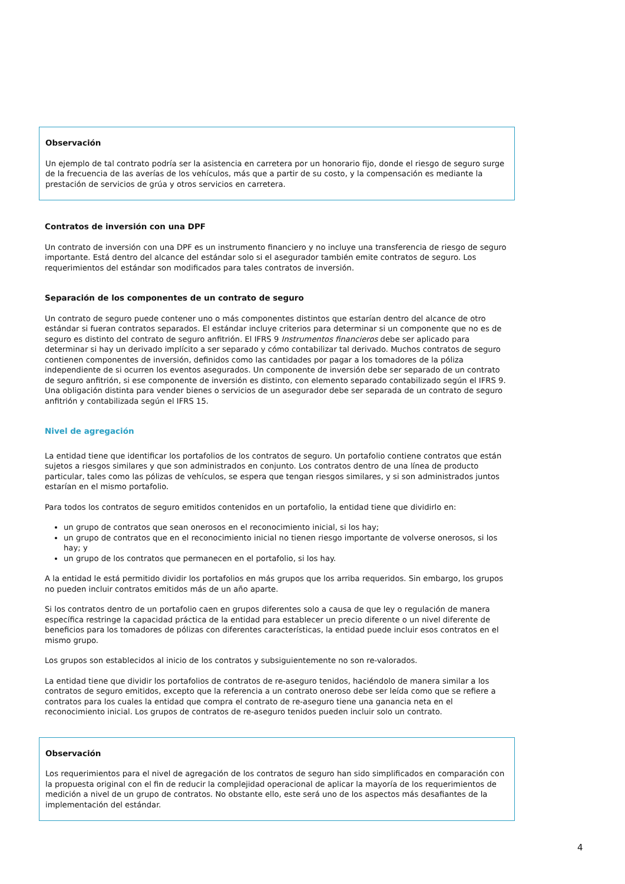Observación
Un ejemplo de tal contrato podría ser la asistencia en carretera por un honorario fijo, donde el riesgo de seguro surge de la frecuencia de las averías de los vehículos, más que a partir de su costo, y la compensación es mediante la prestación de servicios de grúa y otros servicios en carretera.
Contratos de inversión con una DPF
Un contrato de inversión con una DPF es un instrumento financiero y no incluye una transferencia de riesgo de seguro importante. Está dentro del alcance del estándar solo si el asegurador también emite contratos de seguro. Los requerimientos del estándar son modificados para tales contratos de inversión.
Separación de los componentes de un contrato de seguro
Un contrato de seguro puede contener uno o más componentes distintos que estarían dentro del alcance de otro estándar si fueran contratos separados. El estándar incluye criterios para determinar si un componente que no es de seguro es distinto del contrato de seguro anfitrión. El IFRS 9 Instrumentos financieros debe ser aplicado para determinar si hay un derivado implícito a ser separado y cómo contabilizar tal derivado. Muchos contratos de seguro contienen componentes de inversión, definidos como las cantidades por pagar a los tomadores de la póliza independiente de si ocurren los eventos asegurados. Un componente de inversión debe ser separado de un contrato de seguro anfitrión, si ese componente de inversión es distinto, con elemento separado contabilizado según el IFRS 9. Una obligación distinta para vender bienes o servicios de un asegurador debe ser separada de un contrato de seguro anfitrión y contabilizada según el IFRS 15.
Nivel de agregación
La entidad tiene que identificar los portafolios de los contratos de seguro. Un portafolio contiene contratos que están sujetos a riesgos similares y que son administrados en conjunto. Los contratos dentro de una línea de producto particular, tales como las pólizas de vehículos, se espera que tengan riesgos similares, y si son administrados juntos estarían en el mismo portafolio.
Para todos los contratos de seguro emitidos contenidos en un portafolio, la entidad tiene que dividirlo en:
un grupo de contratos que sean onerosos en el reconocimiento inicial, si los hay;
un grupo de contratos que en el reconocimiento inicial no tienen riesgo importante de volverse onerosos, si los hay; y
un grupo de los contratos que permanecen en el portafolio, si los hay.
A la entidad le está permitido dividir los portafolios en más grupos que los arriba requeridos. Sin embargo, los grupos no pueden incluir contratos emitidos más de un año aparte.
Si los contratos dentro de un portafolio caen en grupos diferentes solo a causa de que ley o regulación de manera específica restringe la capacidad práctica de la entidad para establecer un precio diferente o un nivel diferente de beneficios para los tomadores de pólizas con diferentes características, la entidad puede incluir esos contratos en el mismo grupo.
Los grupos son establecidos al inicio de los contratos y subsiguientemente no son re-valorados.
La entidad tiene que dividir los portafolios de contratos de re-aseguro tenidos, haciéndolo de manera similar a los contratos de seguro emitidos, excepto que la referencia a un contrato oneroso debe ser leída como que se refiere a contratos para los cuales la entidad que compra el contrato de re-aseguro tiene una ganancia neta en el reconocimiento inicial. Los grupos de contratos de re-aseguro tenidos pueden incluir solo un contrato.
Observación
Los requerimientos para el nivel de agregación de los contratos de seguro han sido simplificados en comparación con la propuesta original con el fin de reducir la complejidad operacional de aplicar la mayoría de los requerimientos de medición a nivel de un grupo de contratos. No obstante ello, este será uno de los aspectos más desafiantes de la implementación del estándar.
4